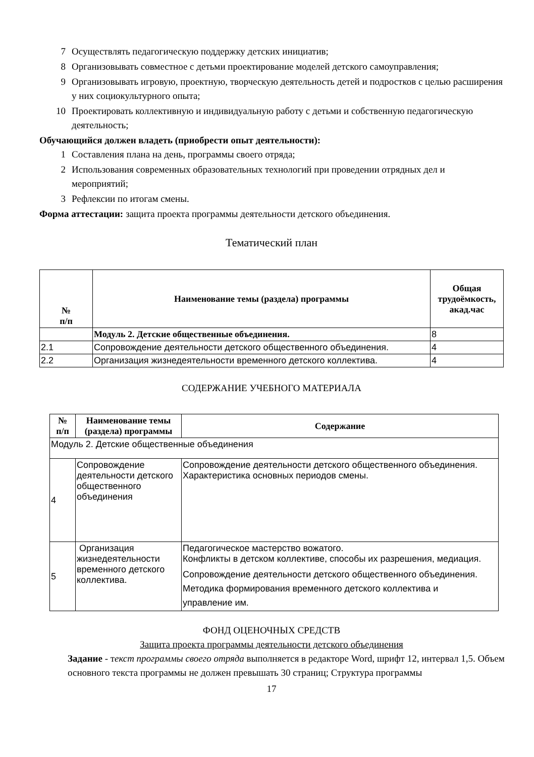7 Осуществлять педагогическую поддержку детских инициатив;
8 Организовывать совместное с детьми проектирование моделей детского самоуправления;
9 Организовывать игровую, проектную, творческую деятельность детей и подростков с целью расширения у них социокультурного опыта;
10 Проектировать коллективную и индивидуальную работу с детьми и собственную педагогическую деятельность;
Обучающийся должен владеть (приобрести опыт деятельности):
1 Составления плана на день, программы своего отряда;
2 Использования современных образовательных технологий при проведении отрядных дел и мероприятий;
3 Рефлексии по итогам смены.
Форма аттестации: защита проекта программы деятельности детского объединения.
Тематический план
| № п/п | Наименование темы (раздела) программы | Общая трудоёмкость, акад.час |
| --- | --- | --- |
| | Модуль 2. Детские общественные объединения. | 8 |
| 2.1 | Сопровождение деятельности детского общественного объединения. | 4 |
| 2.2 | Организация жизнедеятельности временного детского коллектива. | 4 |
СОДЕРЖАНИЕ УЧЕБНОГО МАТЕРИАЛА
| № п/п | Наименование темы (раздела) программы | Содержание |
| --- | --- | --- |
| Модуль 2. Детские общественные объединения | | |
| 4 | Сопровождение деятельности детского общественного объединения | Сопровождение деятельности детского общественного объединения. Характеристика основных периодов смены. |
| 5 | Организация жизнедеятельности временного детского коллектива. | Педагогическое мастерство вожатого. Конфликты в детском коллективе, способы их разрешения, медиация. Сопровождение деятельности детского общественного объединения. Методика формирования временного детского коллектива и управление им. |
ФОНД ОЦЕНОЧНЫХ СРЕДСТВ
Защита проекта программы деятельности детского объединения
Задание - текст программы своего отряда выполняется в редакторе Word, шрифт 12, интервал 1,5. Объем основного текста программы не должен превышать 30 страниц; Структура программы
17